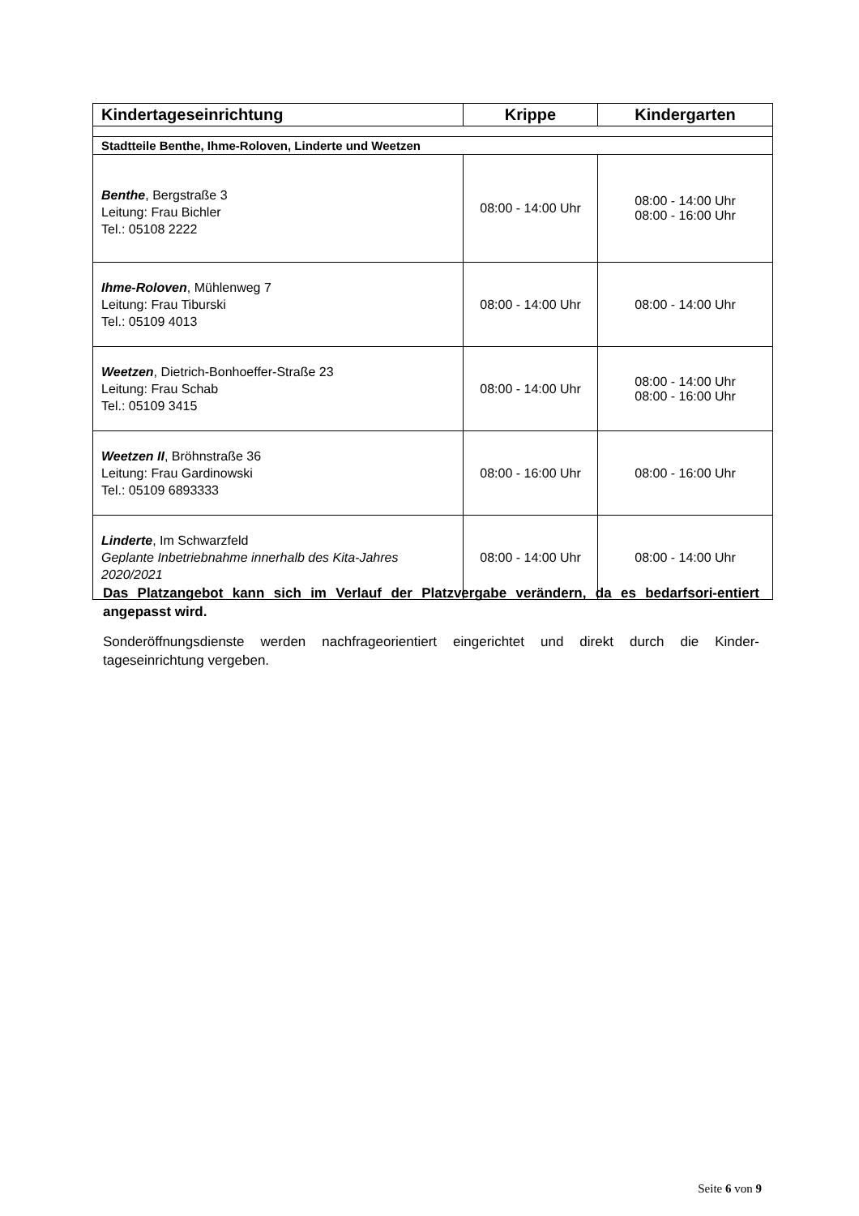| Kindertageseinrichtung | Krippe | Kindergarten |
| --- | --- | --- |
| Stadtteile Benthe, Ihme-Roloven, Linderte und Weetzen | | |
| Benthe , Bergstraße 3 Leitung: Frau Bichler Tel.: 05108 2222 | 08:00 - 14:00 Uhr | 08:00 - 14:00 Uhr 08:00 - 16:00 Uhr |
| Ihme-Roloven , Mühlenweg 7 Leitung: Frau Tiburski Tel.: 05109 4013 | 08:00 - 14:00 Uhr | 08:00 - 14:00 Uhr |
| Weetzen , Dietrich-Bonhoeffer-Straße 23 Leitung: Frau Schab Tel.: 05109 3415 | 08:00 - 14:00 Uhr | 08:00 - 14:00 Uhr 08:00 - 16:00 Uhr |
| Weetzen II , Bröhnstraße 36 Leitung: Frau Gardinowski Tel.: 05109 6893333 | 08:00 - 16:00 Uhr | 08:00 - 16:00 Uhr |
| Linderte , Im Schwarzfeld Geplante Inbetriebnahme innerhalb des Kita-Jahres 2020/2021 | 08:00 - 14:00 Uhr | 08:00 - 14:00 Uhr |
Das Platzangebot kann sich im Verlauf der Platzvergabe verändern, da es bedarfsori-entiert angepasst wird.
Sonderöffnungsdienste werden nachfrageorientiert eingerichtet und direkt durch die Kinder-tageseinrichtung vergeben.
Seite 6 von 9